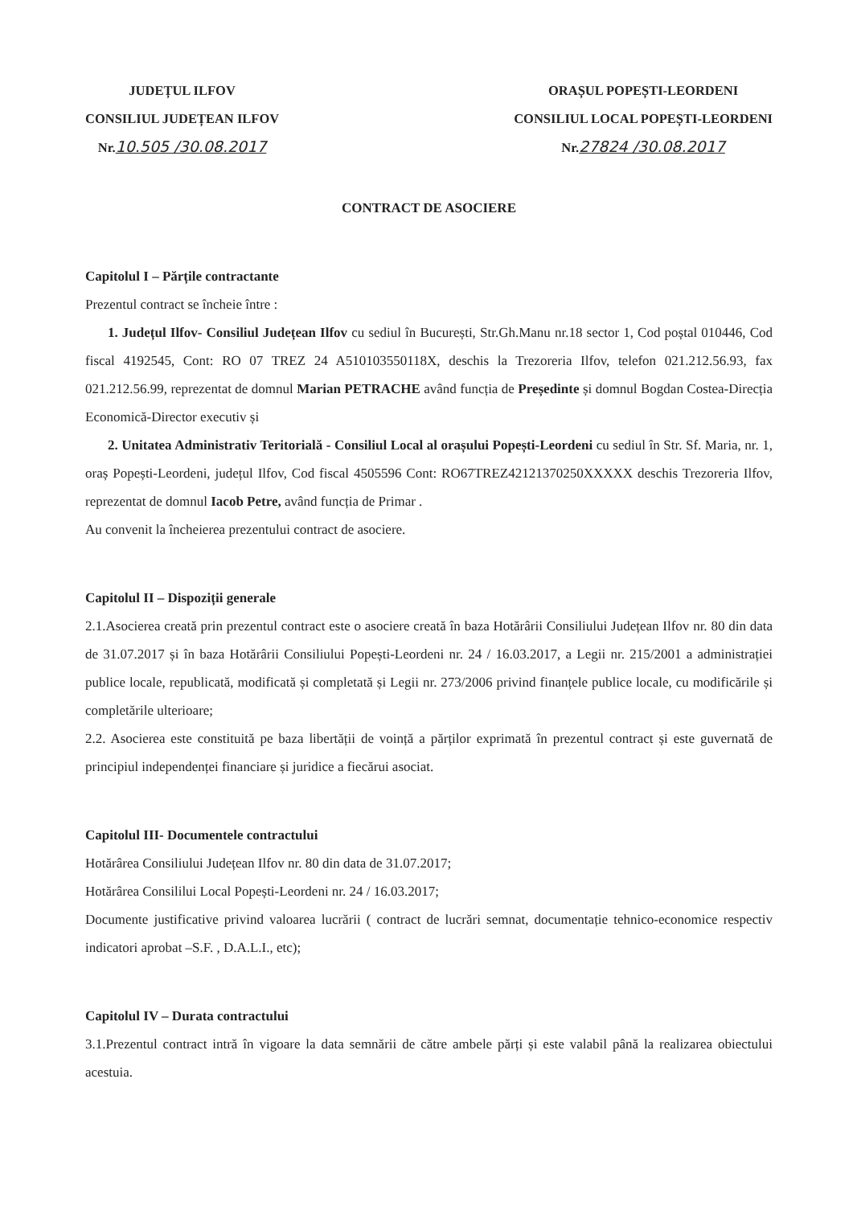JUDEȚUL ILFOV
CONSILIUL JUDEȚEAN ILFOV
Nr.10.505 /30.08.2017
ORAȘUL POPEȘTI-LEORDENI
CONSILIUL LOCAL POPEȘTI-LEORDENI
Nr.27824 /30.08.2017
CONTRACT DE ASOCIERE
Capitolul I – Părțile contractante
Prezentul contract se încheie între :
1. Județul Ilfov- Consiliul Județean Ilfov cu sediul în București, Str.Gh.Manu nr.18 sector 1, Cod poștal 010446, Cod fiscal 4192545, Cont: RO 07 TREZ 24 A510103550118X, deschis la Trezoreria Ilfov, telefon 021.212.56.93, fax 021.212.56.99, reprezentat de domnul Marian PETRACHE având funcția de Președinte și domnul Bogdan Costea-Direcția Economică-Director executiv și
2. Unitatea Administrativ Teritorială - Consiliul Local al orașului Popești-Leordeni cu sediul în Str. Sf. Maria, nr. 1, oraș Popești-Leordeni, județul Ilfov, Cod fiscal 4505596 Cont: RO67TREZ42121370250XXXXX deschis Trezoreria Ilfov, reprezentat de domnul Iacob Petre, având funcția de Primar .
Au convenit la încheierea prezentului contract de asociere.
Capitolul II – Dispoziții generale
2.1.Asocierea creată prin prezentul contract este o asociere creată în baza Hotărârii Consiliului Județean Ilfov nr. 80 din data de 31.07.2017 și în baza Hotărârii Consiliului Popești-Leordeni nr. 24 / 16.03.2017, a Legii nr. 215/2001 a administrației publice locale, republicată, modificată și completată și Legii nr. 273/2006 privind finanțele publice locale, cu modificările și completările ulterioare;
2.2. Asocierea este constituită pe baza libertății de voință a părților exprimată în prezentul contract și este guvernată de principiul independenței financiare și juridice a fiecărui asociat.
Capitolul III- Documentele contractului
Hotărârea Consiliului Județean Ilfov nr. 80 din data de 31.07.2017;
Hotărârea Consililui Local Popești-Leordeni nr. 24 / 16.03.2017;
Documente justificative privind valoarea lucrării ( contract de lucrări semnat, documentație tehnico-economice respectiv indicatori aprobat –S.F. , D.A.L.I., etc);
Capitolul IV – Durata contractului
3.1.Prezentul contract intră în vigoare la data semnării de către ambele părți și este valabil până la realizarea obiectului acestuia.